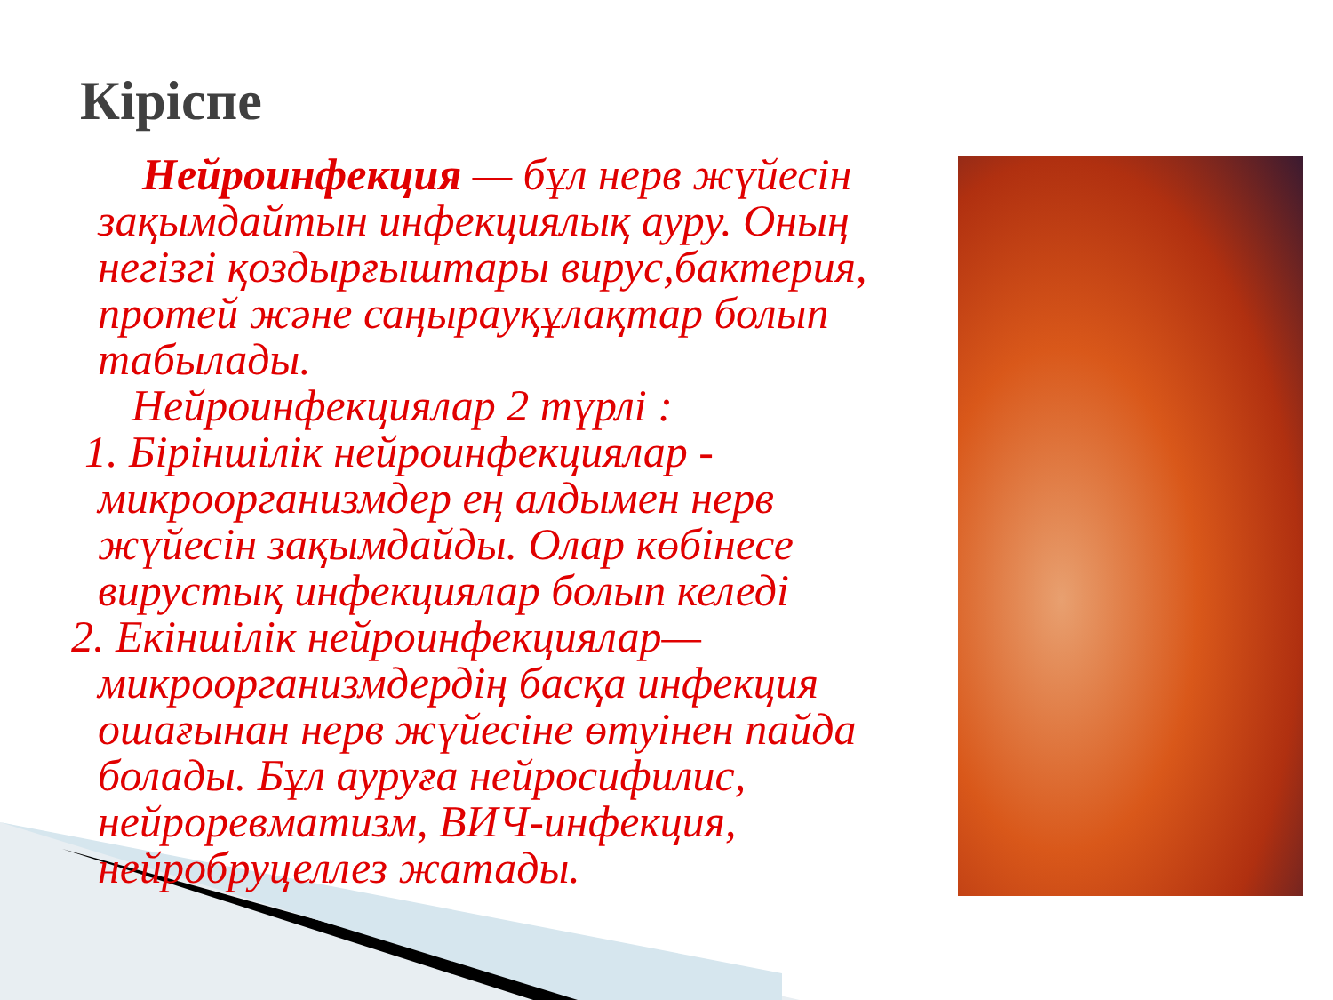Кіріспе
Нейроинфекция — бұл нерв жүйесін
зақымдайтын инфекциялық ауру. Оның негізгі қоздырғыштары вирус,бактерия, протей және саңырауқұлақтар болып табылады.
Нейроинфекциялар 2 түрлі :
1. Біріншілік нейроинфекциялар -
микроорганизмдер ең алдымен нерв жүйесін зақымдайды. Олар көбінесе вирустық инфекциялар болып келеді
2. Екіншілік нейроинфекциялар—
микроорганизмдердің басқа инфекция ошағынан нерв жүйесіне өтуінен пайда болады. Бұл ауруға нейросифилис, нейроревматизм, ВИЧ-инфекция, нейробруцеллез жатады.